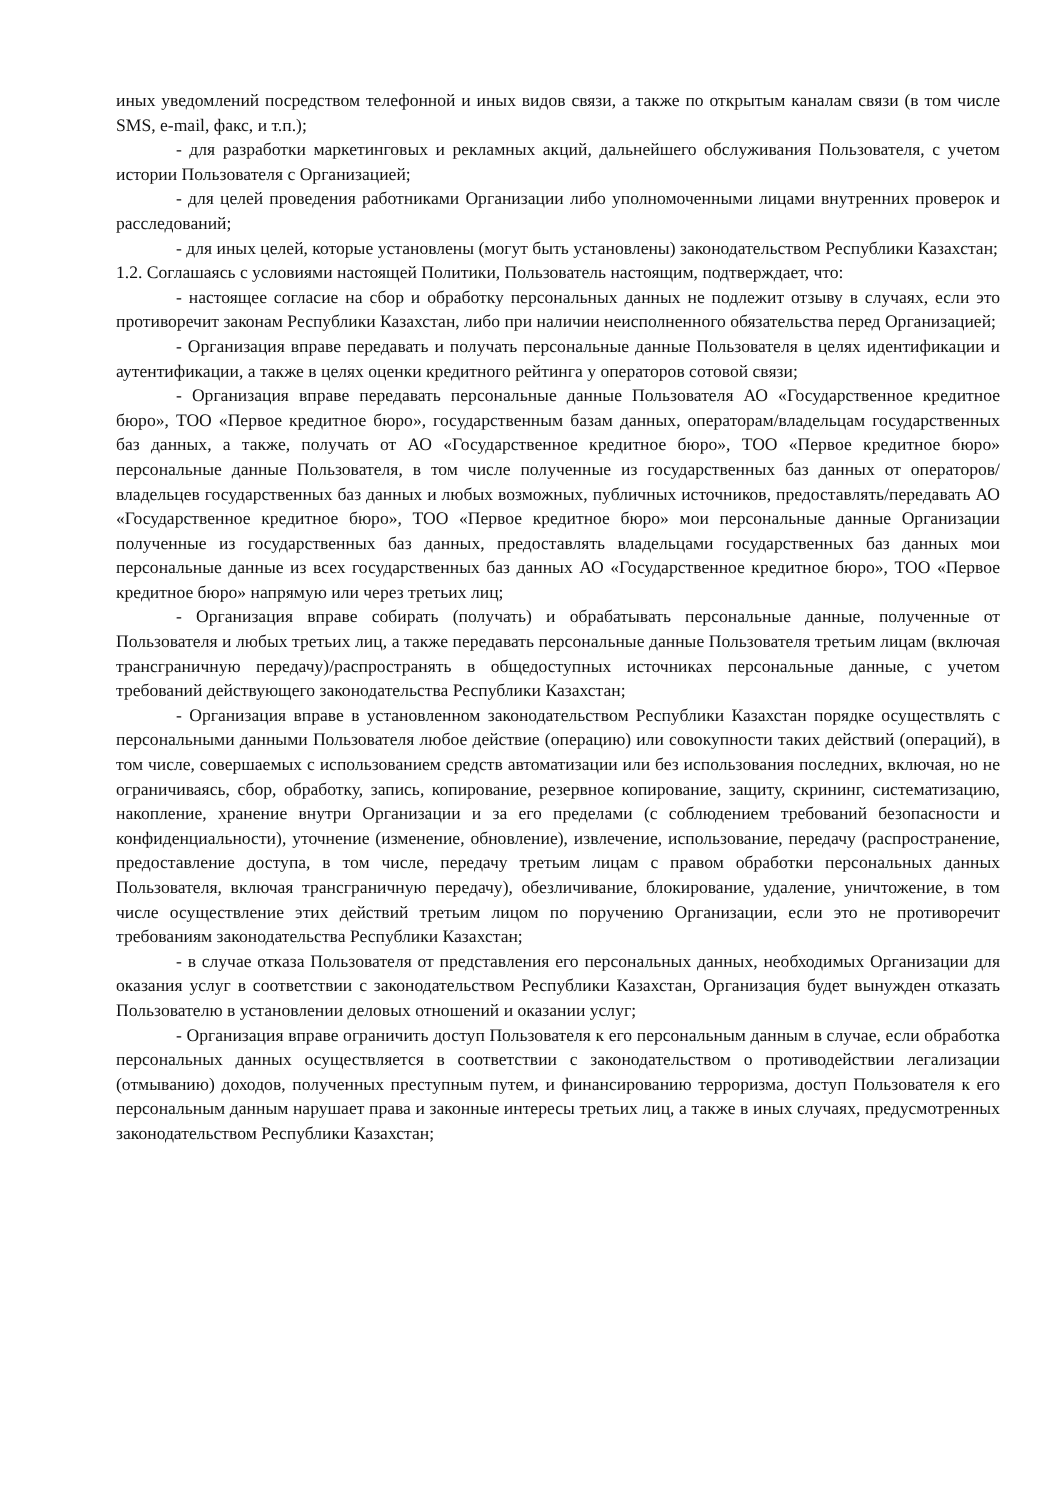иных уведомлений посредством телефонной и иных видов связи, а также по открытым каналам связи (в том числе SMS, e-mail, факс, и т.п.);
- для разработки маркетинговых и рекламных акций, дальнейшего обслуживания Пользователя, с учетом истории Пользователя с Организацией;
- для целей проведения работниками Организации либо уполномоченными лицами внутренних проверок и расследований;
- для иных целей, которые установлены (могут быть установлены) законодательством Республики Казахстан;
1.2. Соглашаясь с условиями настоящей Политики, Пользователь настоящим, подтверждает, что:
- настоящее согласие на сбор и обработку персональных данных не подлежит отзыву в случаях, если это противоречит законам Республики Казахстан, либо при наличии неисполненного обязательства перед Организацией;
- Организация вправе передавать и получать персональные данные Пользователя в целях идентификации и аутентификации, а также в целях оценки кредитного рейтинга у операторов сотовой связи;
- Организация вправе передавать персональные данные Пользователя АО «Государственное кредитное бюро», ТОО «Первое кредитное бюро», государственным базам данных, операторам/владельцам государственных баз данных, а также, получать от АО «Государственное кредитное бюро», ТОО «Первое кредитное бюро» персональные данные Пользователя, в том числе полученные из государственных баз данных от операторов/владельцев государственных баз данных и любых возможных, публичных источников, предоставлять/передавать АО «Государственное кредитное бюро», ТОО «Первое кредитное бюро» мои персональные данные Организации полученные из государственных баз данных, предоставлять владельцами государственных баз данных мои персональные данные из всех государственных баз данных АО «Государственное кредитное бюро», ТОО «Первое кредитное бюро» напрямую или через третьих лиц;
- Организация вправе собирать (получать) и обрабатывать персональные данные, полученные от Пользователя и любых третьих лиц, а также передавать персональные данные Пользователя третьим лицам (включая трансграничную передачу)/распространять в общедоступных источниках персональные данные, с учетом требований действующего законодательства Республики Казахстан;
- Организация вправе в установленном законодательством Республики Казахстан порядке осуществлять с персональными данными Пользователя любое действие (операцию) или совокупности таких действий (операций), в том числе, совершаемых с использованием средств автоматизации или без использования последних, включая, но не ограничиваясь, сбор, обработку, запись, копирование, резервное копирование, защиту, скрининг, систематизацию, накопление, хранение внутри Организации и за его пределами (с соблюдением требований безопасности и конфиденциальности), уточнение (изменение, обновление), извлечение, использование, передачу (распространение, предоставление доступа, в том числе, передачу третьим лицам с правом обработки персональных данных Пользователя, включая трансграничную передачу), обезличивание, блокирование, удаление, уничтожение, в том числе осуществление этих действий третьим лицом по поручению Организации, если это не противоречит требованиям законодательства Республики Казахстан;
- в случае отказа Пользователя от представления его персональных данных, необходимых Организации для оказания услуг в соответствии с законодательством Республики Казахстан, Организация будет вынужден отказать Пользователю в установлении деловых отношений и оказании услуг;
- Организация вправе ограничить доступ Пользователя к его персональным данным в случае, если обработка персональных данных осуществляется в соответствии с законодательством о противодействии легализации (отмыванию) доходов, полученных преступным путем, и финансированию терроризма, доступ Пользователя к его персональным данным нарушает права и законные интересы третьих лиц, а также в иных случаях, предусмотренных законодательством Республики Казахстан;